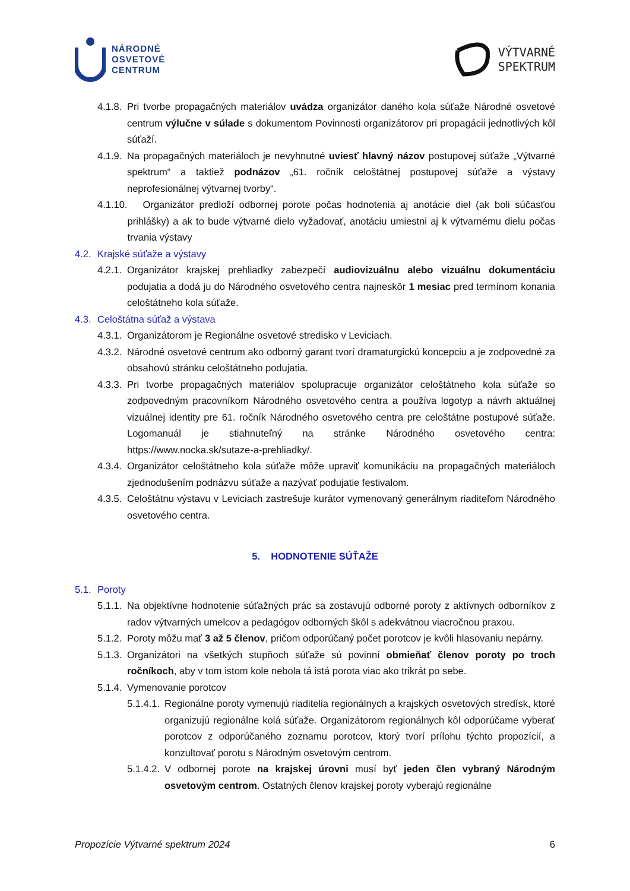NÁRODNÉ
OSVETOVÉ
CENTRUM
VÝTVARNÉ
SPEKTRUM
4.1.8. Pri tvorbe propagačných materiálov uvádza organizátor daného kola súťaže Národné osvetové centrum výlučne v súlade s dokumentom Povinnosti organizátorov pri propagácii jednotlivých kôl súťaží.
4.1.9. Na propagačných materiáloch je nevyhnutné uviesť hlavný názov postupovej súťaže „Výtvarné spektrum“ a taktiež podnázov „61. ročník celoštátnej postupovej súťaže a výstavy neprofesionálnej výtvarnej tvorby“.
4.1.10. Organizátor predloží odbornej porote počas hodnotenia aj anotácie diel (ak boli súčasťou prihlášky) a ak to bude výtvarné dielo vyžadovať, anotáciu umiestni aj k výtvarnému dielu počas trvania výstavy
4.2. Krajské súťaže a výstavy
4.2.1. Organizátor krajskej prehliadky zabezpečí audiovizuálnu alebo vizuálnu dokumentáciu podujatia a dodá ju do Národného osvetového centra najneskôr 1 mesiac pred termínom konania celoštátneho kola súťaže.
4.3. Celoštátna súťaž a výstava
4.3.1. Organizátorom je Regionálne osvetové stredisko v Leviciach.
4.3.2. Národné osvetové centrum ako odborný garant tvorí dramaturgickú koncepciu a je zodpovedné za obsahovú stránku celoštátneho podujatia.
4.3.3. Pri tvorbe propagačných materiálov spolupracuje organizátor celoštátneho kola súťaže so zodpovedným pracovníkom Národného osvetového centra a používa logotyp a návrh aktuálnej vizuálnej identity pre 61. ročník Národného osvetového centra pre celoštátne postupové súťaže. Logomanuál je stiahnuteľný na stránke Národného osvetového centra: https://www.nocka.sk/sutaze-a-prehliadky/.
4.3.4. Organizátor celoštátneho kola súťaže môže upraviť komunikáciu na propagačných materiáloch zjednodušením podnázvu súťaže a nazývať podujatie festivalom.
4.3.5. Celoštátnu výstavu v Leviciach zastrešuje kurátor vymenovaný generálnym riaditeľom Národného osvetového centra.
5. HODNOTENIE SÚŤAŽE
5.1. Poroty
5.1.1. Na objektívne hodnotenie súťažných prác sa zostavujú odborné poroty z aktívnych odborníkov z radov výtvarných umelcov a pedagógov odborných škôl s adekvátnou viacročnou praxou.
5.1.2. Poroty môžu mať 3 až 5 členov, pričom odporúčaný počet porotcov je kvôli hlasovaniu nepárny.
5.1.3. Organizátori na všetkých stupňoch súťaže sú povinní obmieňať členov poroty po troch ročníkoch, aby v tom istom kole nebola tá istá porota viac ako trikrát po sebe.
5.1.4. Vymenovanie porotcov
5.1.4.1. Regionálne poroty vymenujú riaditelia regionálnych a krajských osvetových stredísk, ktoré organizujú regionálne kolá súťaže. Organizátorom regionálnych kôl odporúčame vyberať porotcov z odporúčaného zoznamu porotcov, ktorý tvorí prílohu týchto propozícií, a konzultovať porotu s Národným osvetovým centrom.
5.1.4.2. V odbornej porote na krajskej úrovni musí byť jeden člen vybraný Národným osvetovým centrom. Ostatných členov krajskej poroty vyberajú regionálne
Propozície Výtvarné spektrum 2024 6